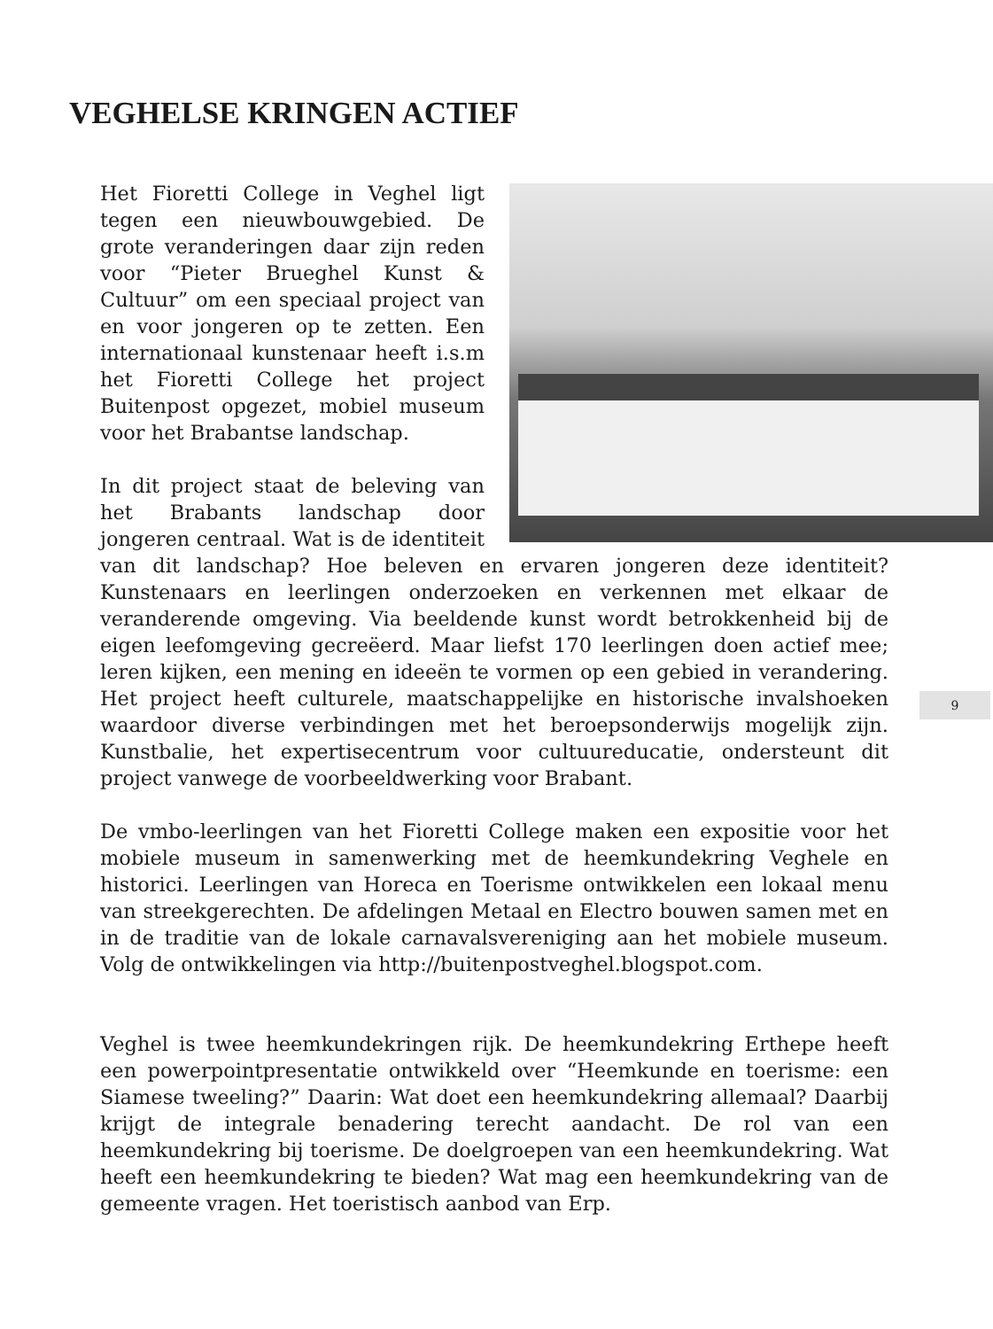VEGHELSE KRINGEN ACTIEF
9
Het Fioretti College in Veghel ligt tegen een nieuwbouwgebied. De grote veranderingen daar zijn reden voor “Pieter Brueghel Kunst & Cultuur” om een speciaal project van en voor jongeren op te zetten. Een internationaal kunstenaar heeft i.s.m het Fioretti College het project Buitenpost opgezet, mobiel museum voor het Brabantse landschap.
In dit project staat de beleving van het Brabants landschap door jongeren centraal. Wat is de identiteit van dit landschap? Hoe beleven en ervaren jongeren deze identiteit? Kunstenaars en leerlingen onderzoeken en verkennen met elkaar de veranderende omgeving. Via beeldende kunst wordt betrokkenheid bij de eigen leefomgeving gecreëerd. Maar liefst 170 leerlingen doen actief mee; leren kijken, een mening en ideeën te vormen op een gebied in verandering. Het project heeft culturele, maatschappelijke en historische invalshoeken waardoor diverse verbindingen met het beroepsonderwijs mogelijk zijn. Kunstbalie, het expertisecentrum voor cultuureducatie, ondersteunt dit project vanwege de voorbeeldwerking voor Brabant.
De vmbo-leerlingen van het Fioretti College maken een expositie voor het mobiele museum in samenwerking met de heemkundekring Veghele en historici. Leerlingen van Horeca en Toerisme ontwikkelen een lokaal menu van streekgerechten. De afdelingen Metaal en Electro bouwen samen met en in de traditie van de lokale carnavalsvereniging aan het mobiele museum. Volg de ontwikkelingen via http://buitenpostveghel.blogspot.com.
Veghel is twee heemkundekringen rijk. De heemkundekring Erthepe heeft een powerpointpresentatie ontwikkeld over “Heemkunde en toerisme: een Siamese tweeling?” Daarin: Wat doet een heemkundekring allemaal? Daarbij krijgt de integrale benadering terecht aandacht. De rol van een heemkundekring bij toerisme. De doelgroepen van een heemkundekring. Wat heeft een heemkundekring te bieden? Wat mag een heemkundekring van de gemeente vragen. Het toeristisch aanbod van Erp.